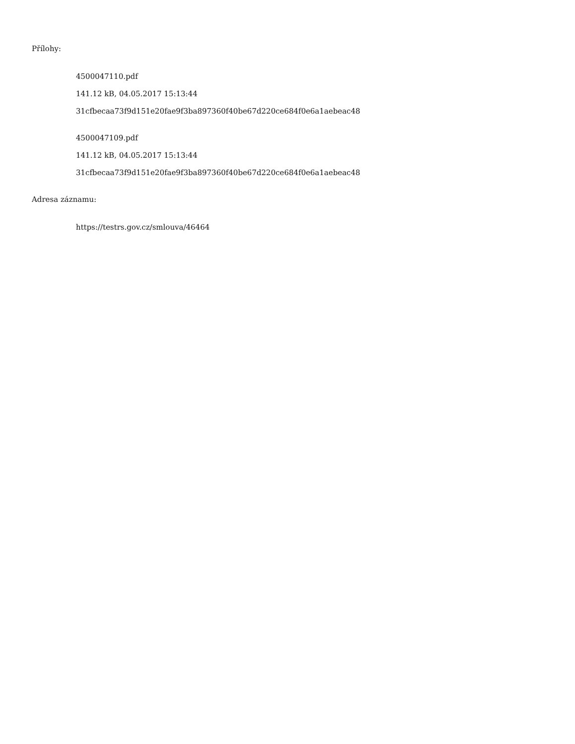Přílohy:
4500047110.pdf
141.12 kB, 04.05.2017 15:13:44
31cfbecaa73f9d151e20fae9f3ba897360f40be67d220ce684f0e6a1aebeac48
4500047109.pdf
141.12 kB, 04.05.2017 15:13:44
31cfbecaa73f9d151e20fae9f3ba897360f40be67d220ce684f0e6a1aebeac48
Adresa záznamu:
https://testrs.gov.cz/smlouva/46464